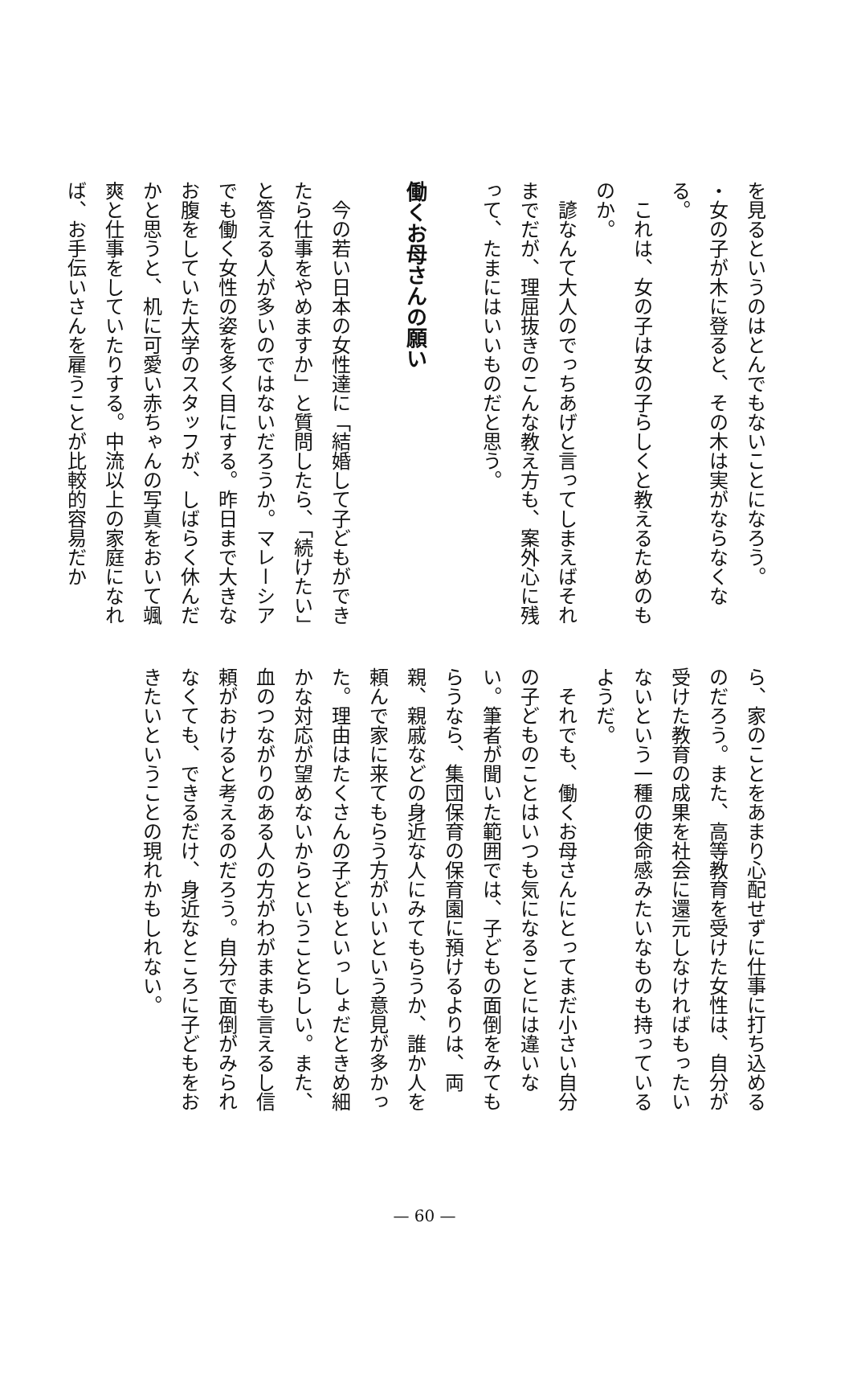を見るというのはとんでもないことになろう。
・女の子が木に登ると、その木は実がならなくな
る。
これは、女の子は女の子らしくと教えるためのも
のか。
諺なんて大人のでっちあげと言ってしまえばそれまでだが、理屈抜きのこんな教え方も、案外心に残って、たまにはいいものだと思う。
働くお母さんの願い
今の若い日本の女性達に「結婚して子どもができたら仕事をやめますか」と質問したら、「続けたい」と答える人が多いのではないだろうか。マレーシアでも働く女性の姿を多く目にする。昨日まで大きなお腹をしていた大学のスタッフが、しばらく休んだかと思うと、机に可愛い赤ちゃんの写真をおいて颯爽と仕事をしていたりする。中流以上の家庭になれば、お手伝いさんを雇うことが比較的容易だか
ら、家のことをあまり心配せずに仕事に打ち込めるのだろう。また、高等教育を受けた女性は、自分が受けた教育の成果を社会に還元しなければもったいないという一種の使命感みたいなものも持っているようだ。
それでも、働くお母さんにとってまだ小さい自分の子どものことはいつも気になることには違いない。筆者が聞いた範囲では、子どもの面倒をみてもらうなら、集団保育の保育園に預けるよりは、両親、親戚などの身近な人にみてもらうか、誰か人を頼んで家に来てもらう方がいいという意見が多かった。理由はたくさんの子どもといっしょだときめ細かな対応が望めないからということらしい。また、血のつながりのある人の方がわがままも言えるし信頼がおけると考えるのだろう。自分で面倒がみられなくても、できるだけ、身近なところに子どもをおきたいということの現れかもしれない。
— 60 —